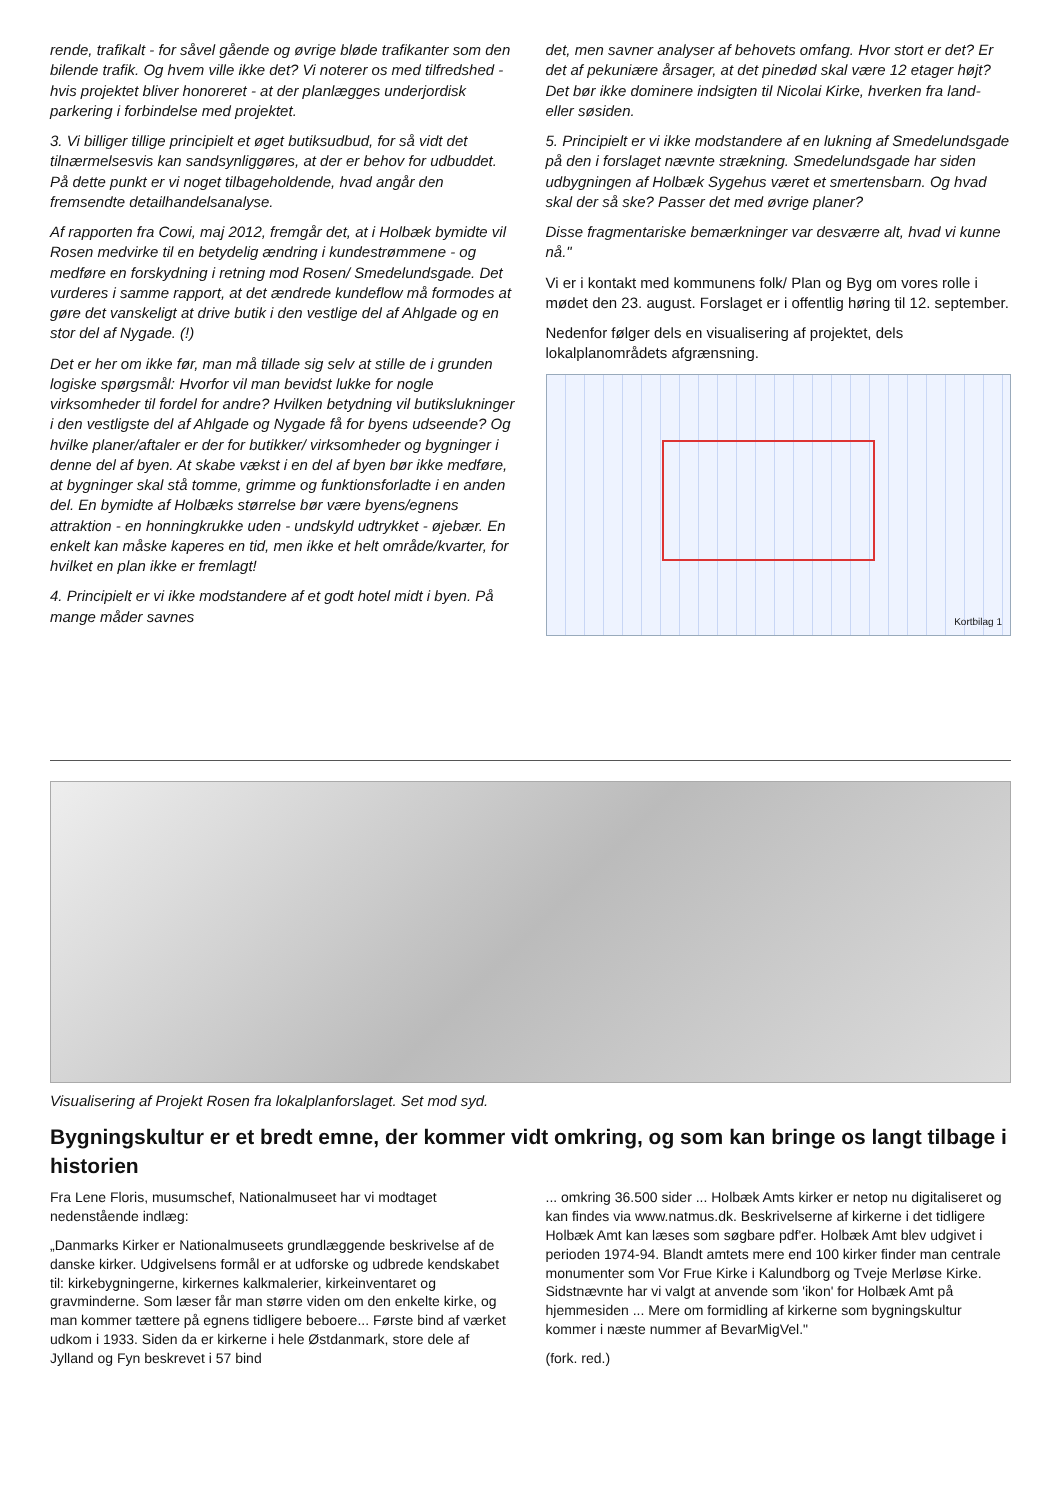rende, trafikalt - for såvel gående og øvrige bløde trafikanter som den bilende trafik. Og hvem ville ikke det? Vi noterer os med tilfredshed - hvis projektet bliver honoreret - at der planlægges underjordisk parkering i forbindelse med projektet.
3. Vi billiger tillige principielt et øget butiksudbud, for så vidt det tilnærmelsesvis kan sandsynliggøres, at der er behov for udbuddet. På dette punkt er vi noget tilbageholdende, hvad angår den fremsendte detailhandelsanalyse.
Af rapporten fra Cowi, maj 2012, fremgår det, at i Holbæk bymidte vil Rosen medvirke til en betydelig ændring i kundestrømmene - og medføre en forskydning i retning mod Rosen/ Smedelundsgade. Det vurderes i samme rapport, at det ændrede kundeflow må formodes at gøre det vanskeligt at drive butik i den vestlige del af Ahlgade og en stor del af Nygade. (!)
Det er her om ikke før, man må tillade sig selv at stille de i grunden logiske spørgsmål: Hvorfor vil man bevidst lukke for nogle virksomheder til fordel for andre? Hvilken betydning vil butikslukninger i den vestligste del af Ahlgade og Nygade få for byens udseende? Og hvilke planer/aftaler er der for butikker/ virksomheder og bygninger i denne del af byen. At skabe vækst i en del af byen bør ikke medføre, at bygninger skal stå tomme, grimme og funktionsforladte i en anden del. En bymidte af Holbæks størrelse bør være byens/egnens attraktion - en honningkrukke uden - undskyld udtrykket - øjebær. En enkelt kan måske kaperes en tid, men ikke et helt område/kvarter, for hvilket en plan ikke er fremlagt!
4. Principielt er vi ikke modstandere af et godt hotel midt i byen. På mange måder savnes
det, men savner analyser af behovets omfang. Hvor stort er det? Er det af pekuniære årsager, at det pinedød skal være 12 etager højt? Det bør ikke dominere indsigten til Nicolai Kirke, hverken fra land- eller søsiden.
5. Principielt er vi ikke modstandere af en lukning af Smedelundsgade på den i forslaget nævnte strækning. Smedelundsgade har siden udbygningen af Holbæk Sygehus været et smertensbarn. Og hvad skal der så ske? Passer det med øvrige planer?
Disse fragmentariske bemærkninger var desværre alt, hvad vi kunne nå."
Vi er i kontakt med kommunens folk/ Plan og Byg om vores rolle i mødet den 23. august. Forslaget er i offentlig høring til 12. september.
Nedenfor følger dels en visualisering af projektet, dels lokalplanområdets afgrænsning.
Kortbilag 1
Visualisering af Projekt Rosen fra lokalplanforslaget. Set mod syd.
Bygningskultur er et bredt emne, der kommer vidt omkring, og som kan bringe os langt tilbage i historien
Fra Lene Floris, musumschef, Nationalmuseet har vi modtaget nedenstående indlæg:
„Danmarks Kirker er Nationalmuseets grundlæggende beskrivelse af de danske kirker. Udgivelsens formål er at udforske og udbrede kendskabet til: kirkebygningerne, kirkernes kalkmalerier, kirkeinventaret og gravminderne. Som læser får man større viden om den enkelte kirke, og man kommer tættere på egnens tidligere beboere... Første bind af værket udkom i 1933. Siden da er kirkerne i hele Østdanmark, store dele af Jylland og Fyn beskrevet i 57 bind
... omkring 36.500 sider ... Holbæk Amts kirker er netop nu digitaliseret og kan findes via www.natmus.dk. Beskrivelserne af kirkerne i det tidligere Holbæk Amt kan læses som søgbare pdf'er. Holbæk Amt blev udgivet i perioden 1974-94. Blandt amtets mere end 100 kirker finder man centrale monumenter som Vor Frue Kirke i Kalundborg og Tveje Merløse Kirke. Sidstnævnte har vi valgt at anvende som 'ikon' for Holbæk Amt på hjemmesiden ... Mere om formidling af kirkerne som bygningskultur kommer i næste nummer af BevarMigVel."
(fork. red.)